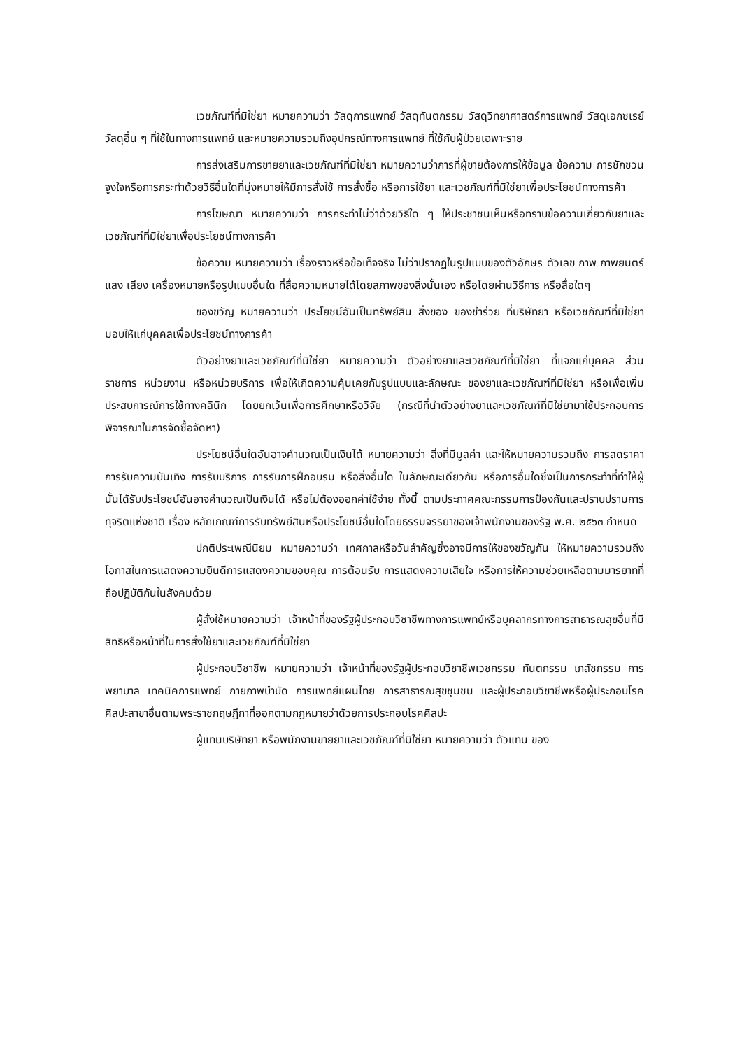เวชภัณฑ์ที่มิใช่ยา หมายความว่า วัสดุการแพทย์ วัสดุทันตกรรม วัสดุวิทยาศาสตร์การแพทย์ วัสดุเอกซเรย์ วัสดุอื่น ๆ ที่ใช้ในทางการแพทย์ และหมายความรวมถึงอุปกรณ์ทางการแพทย์ ที่ใช้กับผู้ป่วยเฉพาะราย
การส่งเสริมการขายยาและเวชภัณฑ์ที่มิใช่ยา หมายความว่าการที่ผู้ขายต้องการให้ข้อมูล ข้อความ การชักชวน จูงใจหรือการกระทำด้วยวิธีอื่นใดที่มุ่งหมายให้มีการสั่งใช้ การสั่งซื้อ หรือการใช้ยา และเวชภัณฑ์ที่มิใช่ยาเพื่อประโยชน์ทางการค้า
การโฆษณา หมายความว่า การกระทำไม่ว่าด้วยวิธีใด ๆ ให้ประชาชนเห็นหรือทราบข้อความเกี่ยวกับยาและเวชภัณฑ์ที่มิใช่ยาเพื่อประโยชน์ทางการค้า
ข้อความ หมายความว่า เรื่องราวหรือข้อเท็จจริง ไม่ว่าปรากฏในรูปแบบของตัวอักษร ตัวเลข ภาพ ภาพยนตร์ แสง เสียง เครื่องหมายหรือรูปแบบอื่นใด ที่สื่อความหมายได้โดยสภาพของสิ่งนั้นเอง หรือโดยผ่านวิธีการ หรือสื่อใดๆ
ของขวัญ หมายความว่า ประโยชน์อันเป็นทรัพย์สิน สิ่งของ ของชำร่วย ที่บริษัทยา หรือเวชภัณฑ์ที่มิใช่ยา มอบให้แก่บุคคลเพื่อประโยชน์ทางการค้า
ตัวอย่างยาและเวชภัณฑ์ที่มิใช่ยา หมายความว่า ตัวอย่างยาและเวชภัณฑ์ที่มิใช่ยา ที่แจกแก่บุคคล ส่วนราชการ หน่วยงาน หรือหน่วยบริการ เพื่อให้เกิดความคุ้นเคยกับรูปแบบและลักษณะ ของยาและเวชภัณฑ์ที่มิใช่ยา หรือเพื่อเพิ่มประสบการณ์การใช้ทางคลินิก โดยยกเว้นเพื่อการศึกษาหรือวิจัย (กรณีที่นำตัวอย่างยาและเวชภัณฑ์ที่มิใช่ยามาใช้ประกอบการพิจารณาในการจัดซื้อจัดหา)
ประโยชน์อื่นใดอันอาจคำนวณเป็นเงินได้ หมายความว่า สิ่งที่มีมูลค่า และให้หมายความรวมถึง การลดราคา การรับความบันเทิง การรับบริการ การรับการฝึกอบรม หรือสิ่งอื่นใด ในลักษณะเดียวกัน หรือการอื่นใดซึ่งเป็นการกระทำที่ทำให้ผู้นั้นได้รับประโยชน์อันอาจคำนวณเป็นเงินได้ หรือไม่ต้องออกค่าใช้จ่าย ทั้งนี้ ตามประกาศคณะกรรมการป้องกันและปราบปรามการทุจริตแห่งชาติ เรื่อง หลักเกณฑ์การรับทรัพย์สินหรือประโยชน์อื่นใดโดยธรรมจรรยาของเจ้าพนักงานของรัฐ พ.ศ. ๒๕๖๓ กำหนด
ปกติประเพณีนิยม หมายความว่า เทศกาลหรือวันสำคัญซึ่งอาจมีการให้ของขวัญกัน ให้หมายความรวมถึง โอกาสในการแสดงความยินดีการแสดงความขอบคุณ การต้อนรับ การแสดงความเสียใจ หรือการให้ความช่วยเหลือตามมารยาทที่ถือปฏิบัติกันในสังคมด้วย
ผู้สั่งใช้หมายความว่า เจ้าหน้าที่ของรัฐผู้ประกอบวิชาชีพทางการแพทย์หรือบุคลากรทางการสาธารณสุขอื่นที่มีสิทธิหรือหน้าที่ในการสั่งใช้ยาและเวชภัณฑ์ที่มิใช่ยา
ผู้ประกอบวิชาชีพ หมายความว่า เจ้าหน้าที่ของรัฐผู้ประกอบวิชาชีพเวชกรรม ทันตกรรม เภสัชกรรม การพยาบาล เทคนิคการแพทย์ กายภาพบำบัด การแพทย์แผนไทย การสาธารณสุขชุมชน และผู้ประกอบวิชาชีพหรือผู้ประกอบโรคศิลปะสาขาอื่นตามพระราชกฤษฎีกาที่ออกตามกฎหมายว่าด้วยการประกอบโรคศิลปะ
ผู้แทนบริษัทยา หรือพนักงานขายยาและเวชภัณฑ์ที่มิใช่ยา หมายความว่า ตัวแทน ของ